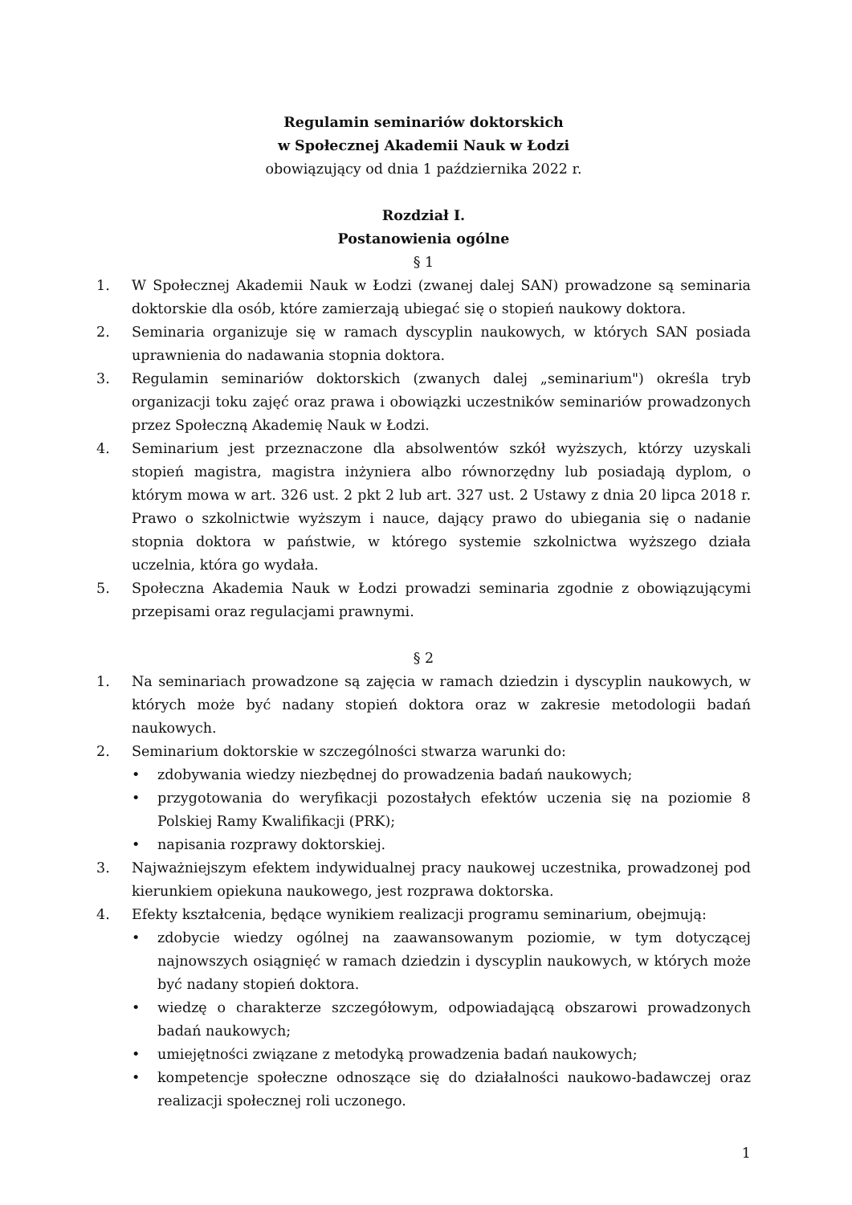Regulamin seminariów doktorskich
w Społecznej Akademii Nauk w Łodzi
obowiązujący od dnia 1 października 2022 r.
Rozdział I.
Postanowienia ogólne
§ 1
1. W Społecznej Akademii Nauk w Łodzi (zwanej dalej SAN) prowadzone są seminaria doktorskie dla osób, które zamierzają ubiegać się o stopień naukowy doktora.
2. Seminaria organizuje się w ramach dyscyplin naukowych, w których SAN posiada uprawnienia do nadawania stopnia doktora.
3. Regulamin seminariów doktorskich (zwanych dalej „seminarium") określa tryb organizacji toku zajęć oraz prawa i obowiązki uczestników seminariów prowadzonych przez Społeczną Akademię Nauk w Łodzi.
4. Seminarium jest przeznaczone dla absolwentów szkół wyższych, którzy uzyskali stopień magistra, magistra inżyniera albo równorzędny lub posiadają dyplom, o którym mowa w art. 326 ust. 2 pkt 2 lub art. 327 ust. 2 Ustawy z dnia 20 lipca 2018 r. Prawo o szkolnictwie wyższym i nauce, dający prawo do ubiegania się o nadanie stopnia doktora w państwie, w którego systemie szkolnictwa wyższego działa uczelnia, która go wydała.
5. Społeczna Akademia Nauk w Łodzi prowadzi seminaria zgodnie z obowiązującymi przepisami oraz regulacjami prawnymi.
§ 2
1. Na seminariach prowadzone są zajęcia w ramach dziedzin i dyscyplin naukowych, w których może być nadany stopień doktora oraz w zakresie metodologii badań naukowych.
2. Seminarium doktorskie w szczególności stwarza warunki do:
• zdobywania wiedzy niezbędnej do prowadzenia badań naukowych;
• przygotowania do weryfikacji pozostałych efektów uczenia się na poziomie 8 Polskiej Ramy Kwalifikacji (PRK);
• napisania rozprawy doktorskiej.
3. Najważniejszym efektem indywidualnej pracy naukowej uczestnika, prowadzonej pod kierunkiem opiekuna naukowego, jest rozprawa doktorska.
4. Efekty kształcenia, będące wynikiem realizacji programu seminarium, obejmują:
• zdobycie wiedzy ogólnej na zaawansowanym poziomie, w tym dotyczącej najnowszych osiągnięć w ramach dziedzin i dyscyplin naukowych, w których może być nadany stopień doktora.
• wiedzę o charakterze szczegółowym, odpowiadającą obszarowi prowadzonych badań naukowych;
• umiejętności związane z metodyką prowadzenia badań naukowych;
• kompetencje społeczne odnoszące się do działalności naukowo-badawczej oraz realizacji społecznej roli uczonego.
1